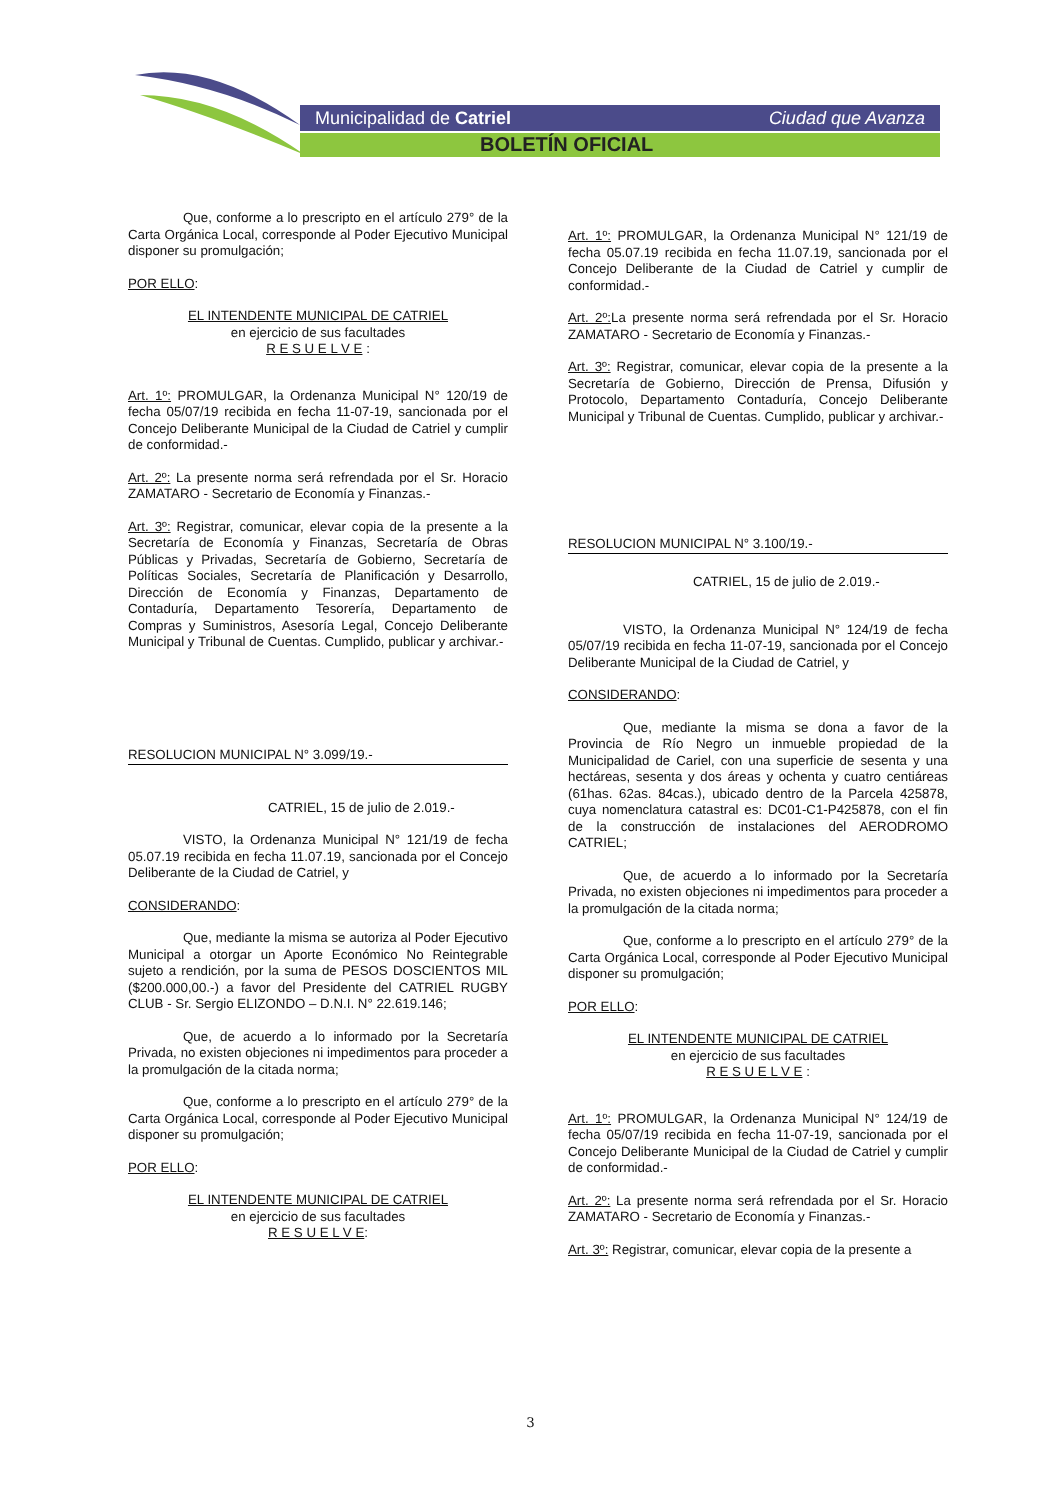Municipalidad de Catriel Ciudad que Avanza
BOLETÍN OFICIAL
Que, conforme a lo prescripto en el artículo 279° de la Carta Orgánica Local, corresponde al Poder Ejecutivo Municipal disponer su promulgación;
POR ELLO:
EL INTENDENTE MUNICIPAL DE CATRIEL
en ejercicio de sus facultades
R E S U E L V E :
Art. 1º: PROMULGAR, la Ordenanza Municipal N° 120/19 de fecha 05/07/19 recibida en fecha 11-07-19, sancionada por el Concejo Deliberante Municipal de la Ciudad de Catriel y cumplir de conformidad.-
Art. 2º: La presente norma será refrendada por el Sr. Horacio ZAMATARO - Secretario de Economía y Finanzas.-
Art. 3º: Registrar, comunicar, elevar copia de la presente a la Secretaría de Economía y Finanzas, Secretaría de Obras Públicas y Privadas, Secretaría de Gobierno, Secretaría de Políticas Sociales, Secretaría de Planificación y Desarrollo, Dirección de Economía y Finanzas, Departamento de Contaduría, Departamento Tesorería, Departamento de Compras y Suministros, Asesoría Legal, Concejo Deliberante Municipal y Tribunal de Cuentas. Cumplido, publicar y archivar.-
RESOLUCION MUNICIPAL N° 3.099/19.-
CATRIEL, 15 de julio de 2.019.-
VISTO, la Ordenanza Municipal N° 121/19 de fecha 05.07.19 recibida en fecha 11.07.19, sancionada por el Concejo Deliberante de la Ciudad de Catriel, y
CONSIDERANDO:
Que, mediante la misma se autoriza al Poder Ejecutivo Municipal a otorgar un Aporte Económico No Reintegrable sujeto a rendición, por la suma de PESOS DOSCIENTOS MIL ($200.000,00.-) a favor del Presidente del CATRIEL RUGBY CLUB - Sr. Sergio ELIZONDO – D.N.I. N° 22.619.146;
Que, de acuerdo a lo informado por la Secretaría Privada, no existen objeciones ni impedimentos para proceder a la promulgación de la citada norma;
Que, conforme a lo prescripto en el artículo 279° de la Carta Orgánica Local, corresponde al Poder Ejecutivo Municipal disponer su promulgación;
POR ELLO:
EL INTENDENTE MUNICIPAL DE CATRIEL
en ejercicio de sus facultades
R E S U E L V E:
Art. 1º: PROMULGAR, la Ordenanza Municipal N° 121/19 de fecha 05.07.19 recibida en fecha 11.07.19, sancionada por el Concejo Deliberante de la Ciudad de Catriel y cumplir de conformidad.-
Art. 2º: La presente norma será refrendada por el Sr. Horacio ZAMATARO - Secretario de Economía y Finanzas.-
Art. 3º: Registrar, comunicar, elevar copia de la presente a la Secretaría de Gobierno, Dirección de Prensa, Difusión y Protocolo, Departamento Contaduría, Concejo Deliberante Municipal y Tribunal de Cuentas. Cumplido, publicar y archivar.-
RESOLUCION MUNICIPAL N° 3.100/19.-
CATRIEL, 15 de julio de 2.019.-
VISTO, la Ordenanza Municipal N° 124/19 de fecha 05/07/19 recibida en fecha 11-07-19, sancionada por el Concejo Deliberante Municipal de la Ciudad de Catriel, y
CONSIDERANDO:
Que, mediante la misma se dona a favor de la Provincia de Río Negro un inmueble propiedad de la Municipalidad de Cariel, con una superficie de sesenta y una hectáreas, sesenta y dos áreas y ochenta y cuatro centiáreas (61has. 62as. 84cas.), ubicado dentro de la Parcela 425878, cuya nomenclatura catastral es: DC01-C1-P425878, con el fin de la construcción de instalaciones del AERODROMO CATRIEL;
Que, de acuerdo a lo informado por la Secretaría Privada, no existen objeciones ni impedimentos para proceder a la promulgación de la citada norma;
Que, conforme a lo prescripto en el artículo 279° de la Carta Orgánica Local, corresponde al Poder Ejecutivo Municipal disponer su promulgación;
POR ELLO:
EL INTENDENTE MUNICIPAL DE CATRIEL
en ejercicio de sus facultades
R E S U E L V E :
Art. 1º: PROMULGAR, la Ordenanza Municipal N° 124/19 de fecha 05/07/19 recibida en fecha 11-07-19, sancionada por el Concejo Deliberante Municipal de la Ciudad de Catriel y cumplir de conformidad.-
Art. 2º: La presente norma será refrendada por el Sr. Horacio ZAMATARO - Secretario de Economía y Finanzas.-
Art. 3º: Registrar, comunicar, elevar copia de la presente a
3